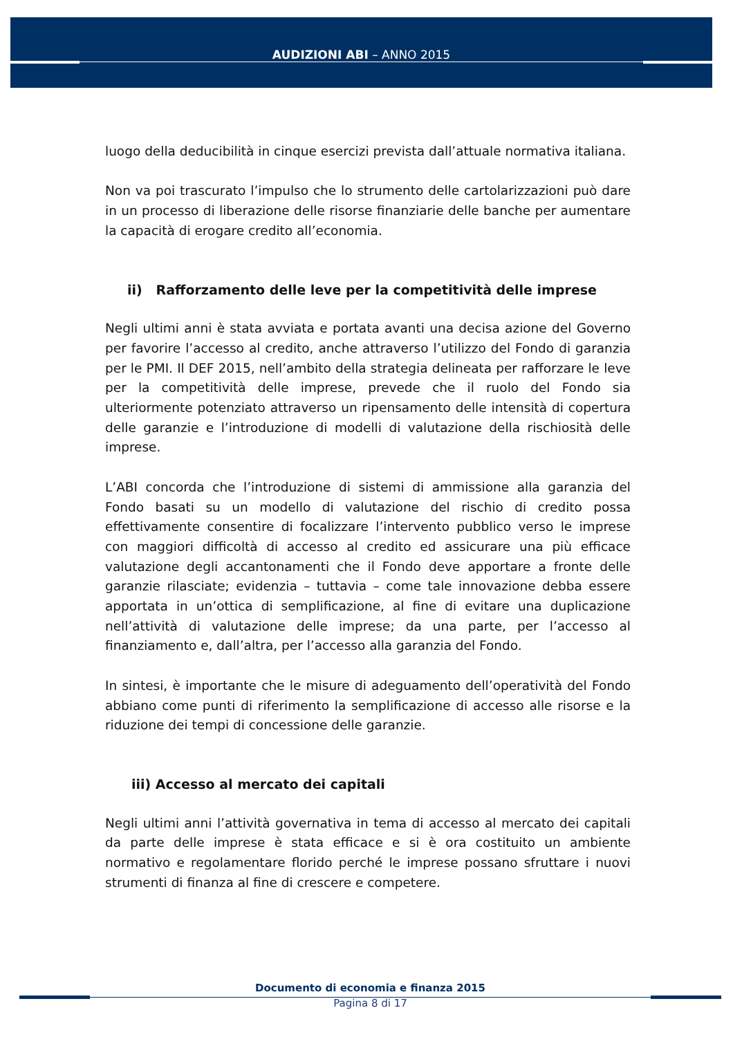AUDIZIONI ABI – ANNO 2015
luogo della deducibilità in cinque esercizi prevista dall’attuale normativa italiana.
Non va poi trascurato l’impulso che lo strumento delle cartolarizzazioni può dare in un processo di liberazione delle risorse finanziarie delle banche per aumentare la capacità di erogare credito all’economia.
ii) Rafforzamento delle leve per la competitività delle imprese
Negli ultimi anni è stata avviata e portata avanti una decisa azione del Governo per favorire l’accesso al credito, anche attraverso l’utilizzo del Fondo di garanzia per le PMI. Il DEF 2015, nell’ambito della strategia delineata per rafforzare le leve per la competitività delle imprese, prevede che il ruolo del Fondo sia ulteriormente potenziato attraverso un ripensamento delle intensità di copertura delle garanzie e l’introduzione di modelli di valutazione della rischiosità delle imprese.
L’ABI concorda che l’introduzione di sistemi di ammissione alla garanzia del Fondo basati su un modello di valutazione del rischio di credito possa effettivamente consentire di focalizzare l’intervento pubblico verso le imprese con maggiori difficoltà di accesso al credito ed assicurare una più efficace valutazione degli accantonamenti che il Fondo deve apportare a fronte delle garanzie rilasciate; evidenzia – tuttavia – come tale innovazione debba essere apportata in un’ottica di semplificazione, al fine di evitare una duplicazione nell’attività di valutazione delle imprese; da una parte, per l’accesso al finanziamento e, dall’altra, per l’accesso alla garanzia del Fondo.
In sintesi, è importante che le misure di adeguamento dell’operatività del Fondo abbiano come punti di riferimento la semplificazione di accesso alle risorse e la riduzione dei tempi di concessione delle garanzie.
iii) Accesso al mercato dei capitali
Negli ultimi anni l’attività governativa in tema di accesso al mercato dei capitali da parte delle imprese è stata efficace e si è ora costituito un ambiente normativo e regolamentare florido perché le imprese possano sfruttare i nuovi strumenti di finanza al fine di crescere e competere.
Documento di economia e finanza 2015
Pagina 8 di 17